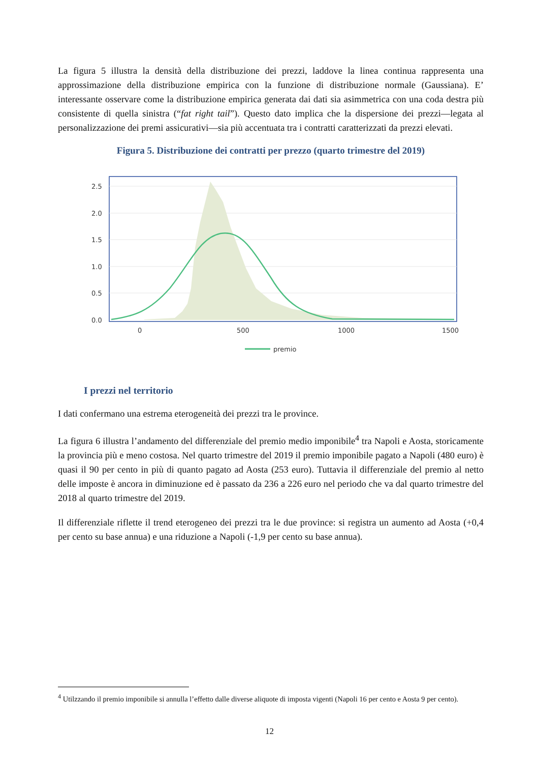La figura 5 illustra la densità della distribuzione dei prezzi, laddove la linea continua rappresenta una approssimazione della distribuzione empirica con la funzione di distribuzione normale (Gaussiana). E’ interessante osservare come la distribuzione empirica generata dai dati sia asimmetrica con una coda destra più consistente di quella sinistra (“fat right tail”). Questo dato implica che la dispersione dei prezzi—legata al personalizzazione dei premi assicurativi—sia più accentuata tra i contratti caratterizzati da prezzi elevati.
Figura 5. Distribuzione dei contratti per prezzo (quarto trimestre del 2019)
2.5
2.0
1.5
1.0
0.5
0.0
0
500
1000
1500
premio
I prezzi nel territorio
I dati confermano una estrema eterogeneità dei prezzi tra le province.
La figura 6 illustra l’andamento del differenziale del premio medio imponibile<sup>4</sup> tra Napoli e Aosta, storicamente la provincia più e meno costosa. Nel quarto trimestre del 2019 il premio imponibile pagato a Napoli (480 euro) è quasi il 90 per cento in più di quanto pagato ad Aosta (253 euro). Tuttavia il differenziale del premio al netto delle imposte è ancora in diminuzione ed è passato da 236 a 226 euro nel periodo che va dal quarto trimestre del 2018 al quarto trimestre del 2019.
Il differenziale riflette il trend eterogeneo dei prezzi tra le due province: si registra un aumento ad Aosta (+0,4 per cento su base annua) e una riduzione a Napoli (-1,9 per cento su base annua).
<sup>4</sup> Utilzzando il premio imponibile si annulla l’effetto dalle diverse aliquote di imposta vigenti (Napoli 16 per cento e Aosta 9 per cento).
12